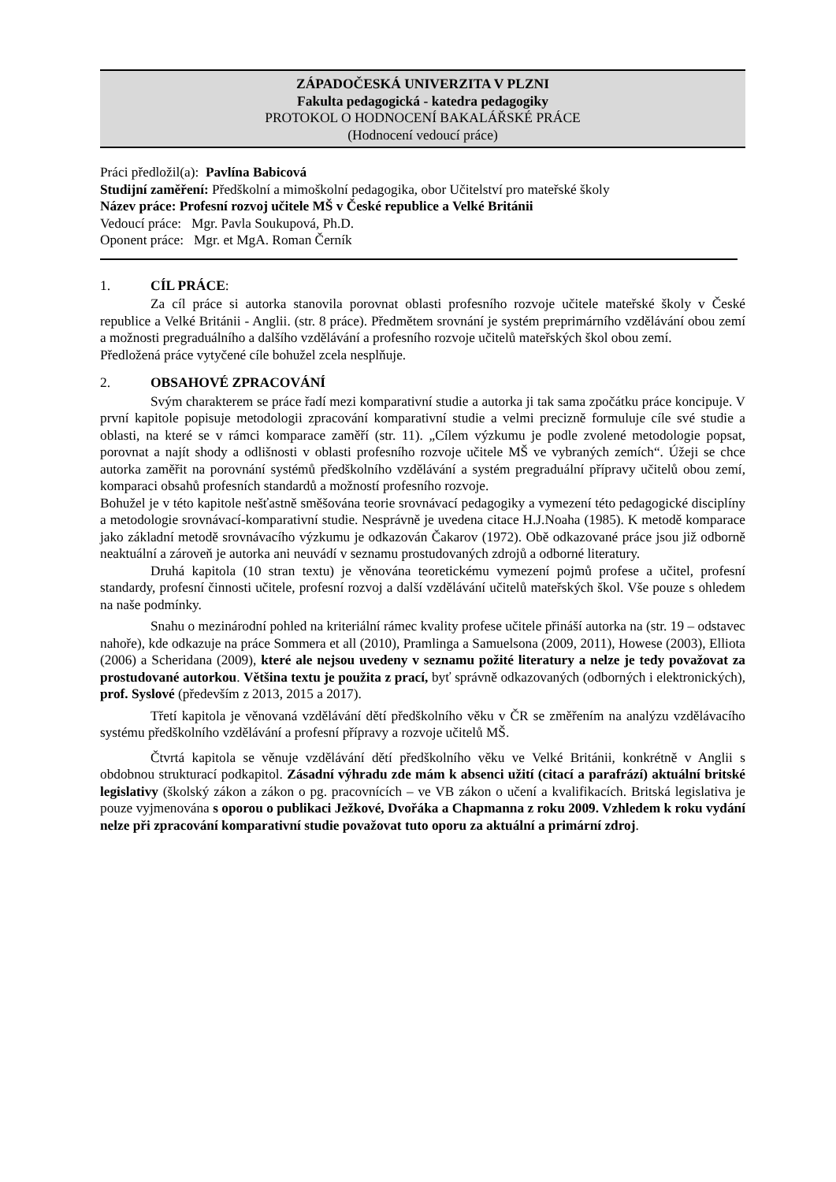ZÁPADOČESKÁ UNIVERZITA V PLZNI
Fakulta pedagogická - katedra pedagogiky
PROTOKOL O HODNOCENÍ BAKALÁŘSKÉ PRÁCE
(Hodnocení vedoucí práce)
Práci předložil(a): Pavlína Babicová
Studijní zaměření: Předškolní a mimoškolní pedagogika, obor Učitelství pro mateřské školy
Název práce: Profesní rozvoj učitele MŠ v České republice a Velké Británii
Vedoucí práce: Mgr. Pavla Soukupová, Ph.D.
Oponent práce: Mgr. et MgA. Roman Černík
1. CÍL PRÁCE:
Za cíl práce si autorka stanovila porovnat oblasti profesního rozvoje učitele mateřské školy v České republice a Velké Británii - Anglii. (str. 8 práce). Předmětem srovnání je systém preprimárního vzdělávání obou zemí a možnosti pregraduálního a dalšího vzdělávání a profesního rozvoje učitelů mateřských škol obou zemí.
Předložená práce vytyčené cíle bohužel zcela nesplňuje.
2. OBSAHOVÉ ZPRACOVÁNÍ
Svým charakterem se práce řadí mezi komparativní studie a autorka ji tak sama zpočátku práce koncipuje. V první kapitole popisuje metodologii zpracování komparativní studie a velmi precizně formuluje cíle své studie a oblasti, na které se v rámci komparace zaměří (str. 11). „Cílem výzkumu je podle zvolené metodologie popsat, porovnat a najít shody a odlišnosti v oblasti profesního rozvoje učitele MŠ ve vybraných zemích“. Úžeji se chce autorka zaměřit na porovnání systémů předškolního vzdělávání a systém pregraduální přípravy učitelů obou zemí, komparaci obsahů profesních standardů a možností profesního rozvoje.
Bohužel je v této kapitole nešťastně směšována teorie srovnávací pedagogiky a vymezení této pedagogické disciplíny a metodologie srovnávací-komparativní studie. Nesprávně je uvedena citace H.J.Noaha (1985). K metodě komparace jako základní metodě srovnávacího výzkumu je odkazován Čakarov (1972). Obě odkazované práce jsou již odborně neaktuální a zároveň je autorka ani neuvádí v seznamu prostudovaných zdrojů a odborné literatury.
Druhá kapitola (10 stran textu) je věnována teoretickému vymezení pojmů profese a učitel, profesní standardy, profesní činnosti učitele, profesní rozvoj a další vzdělávání učitelů mateřských škol. Vše pouze s ohledem na naše podmínky.
Snahu o mezinárodní pohled na kriteriální rámec kvality profese učitele přináší autorka na (str. 19 – odstavec nahoře), kde odkazuje na práce Sommera et all (2010), Pramlinga a Samuelsona (2009, 2011), Howese (2003), Elliota (2006) a Scheridana (2009), které ale nejsou uvedeny v seznamu požité literatury a nelze je tedy považovat za prostudované autorkou. Většina textu je použita z prací, byť správně odkazovaných (odborných i elektronických), prof. Syslové (především z 2013, 2015 a 2017).
Třetí kapitola je věnovaná vzdělávání dětí předškolního věku v ČR se změřením na analýzu vzdělávacího systému předškolního vzdělávání a profesní přípravy a rozvoje učitelů MŠ.
Čtvrtá kapitola se věnuje vzdělávání dětí předškolního věku ve Velké Británii, konkrétně v Anglii s obdobnou strukturací podkapitol. Zásadní výhradu zde mám k absenci užití (citací a parafrází) aktuální britské legislativy (školský zákon a zákon o pg. pracovnících – ve VB zákon o učení a kvalifikacích. Britská legislativa je pouze vyjmenována s oporou o publikaci Ježkové, Dvořáka a Chapmanna z roku 2009. Vzhledem k roku vydání nelze při zpracování komparativní studie považovat tuto oporu za aktuální a primární zdroj.